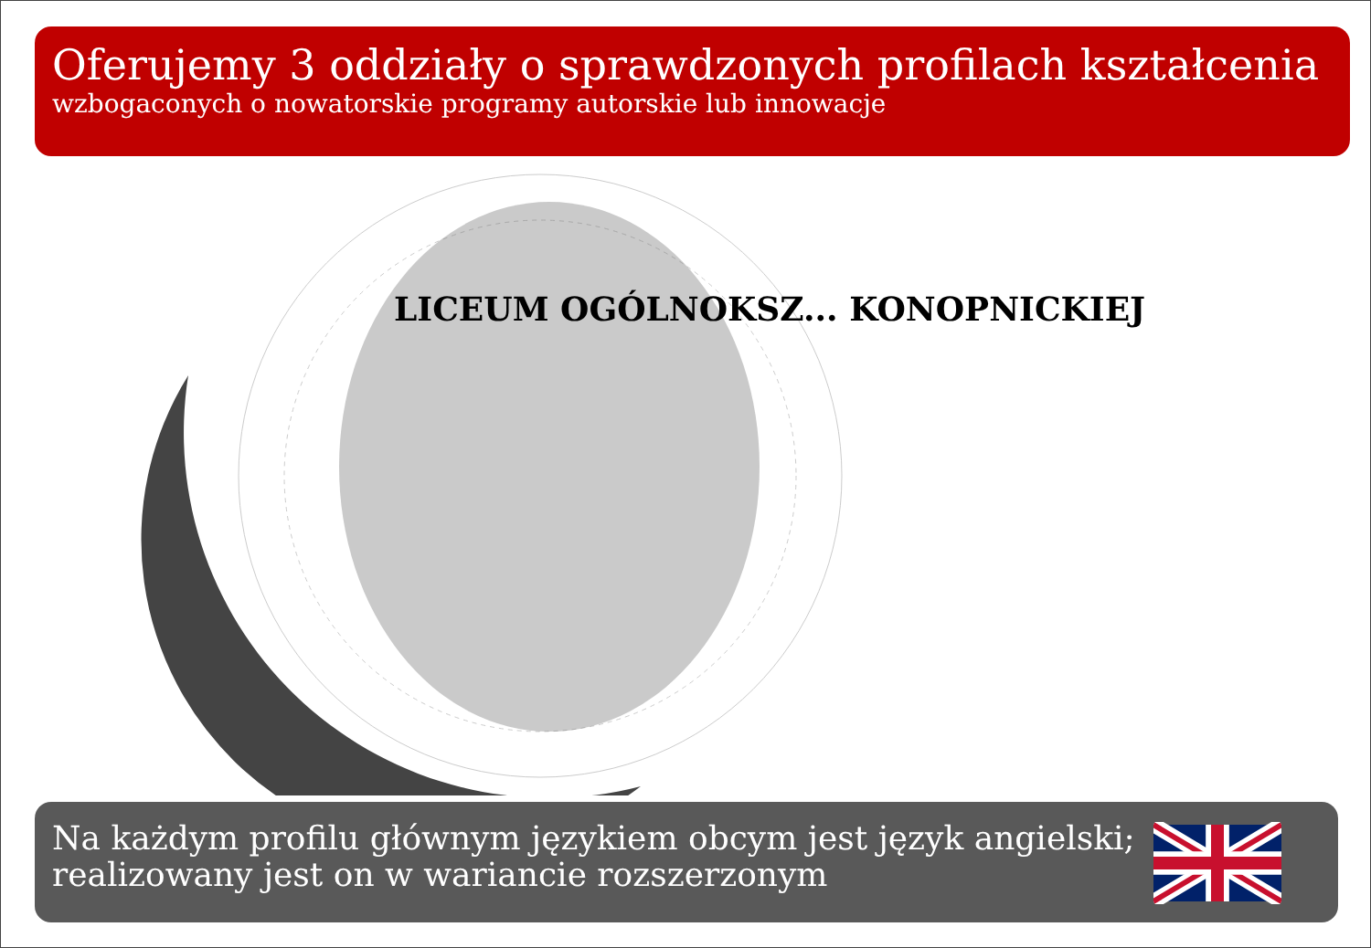Oferujemy 3 oddziały o sprawdzonych profilach kształcenia
wzbogaconych o nowatorskie programy autorskie lub innowacje
LICEUM OGÓLNOKSZ... KONOPNICKIEJ
Na każdym profilu głównym językiem obcym jest język angielski;
realizowany jest on w wariancie rozszerzonym